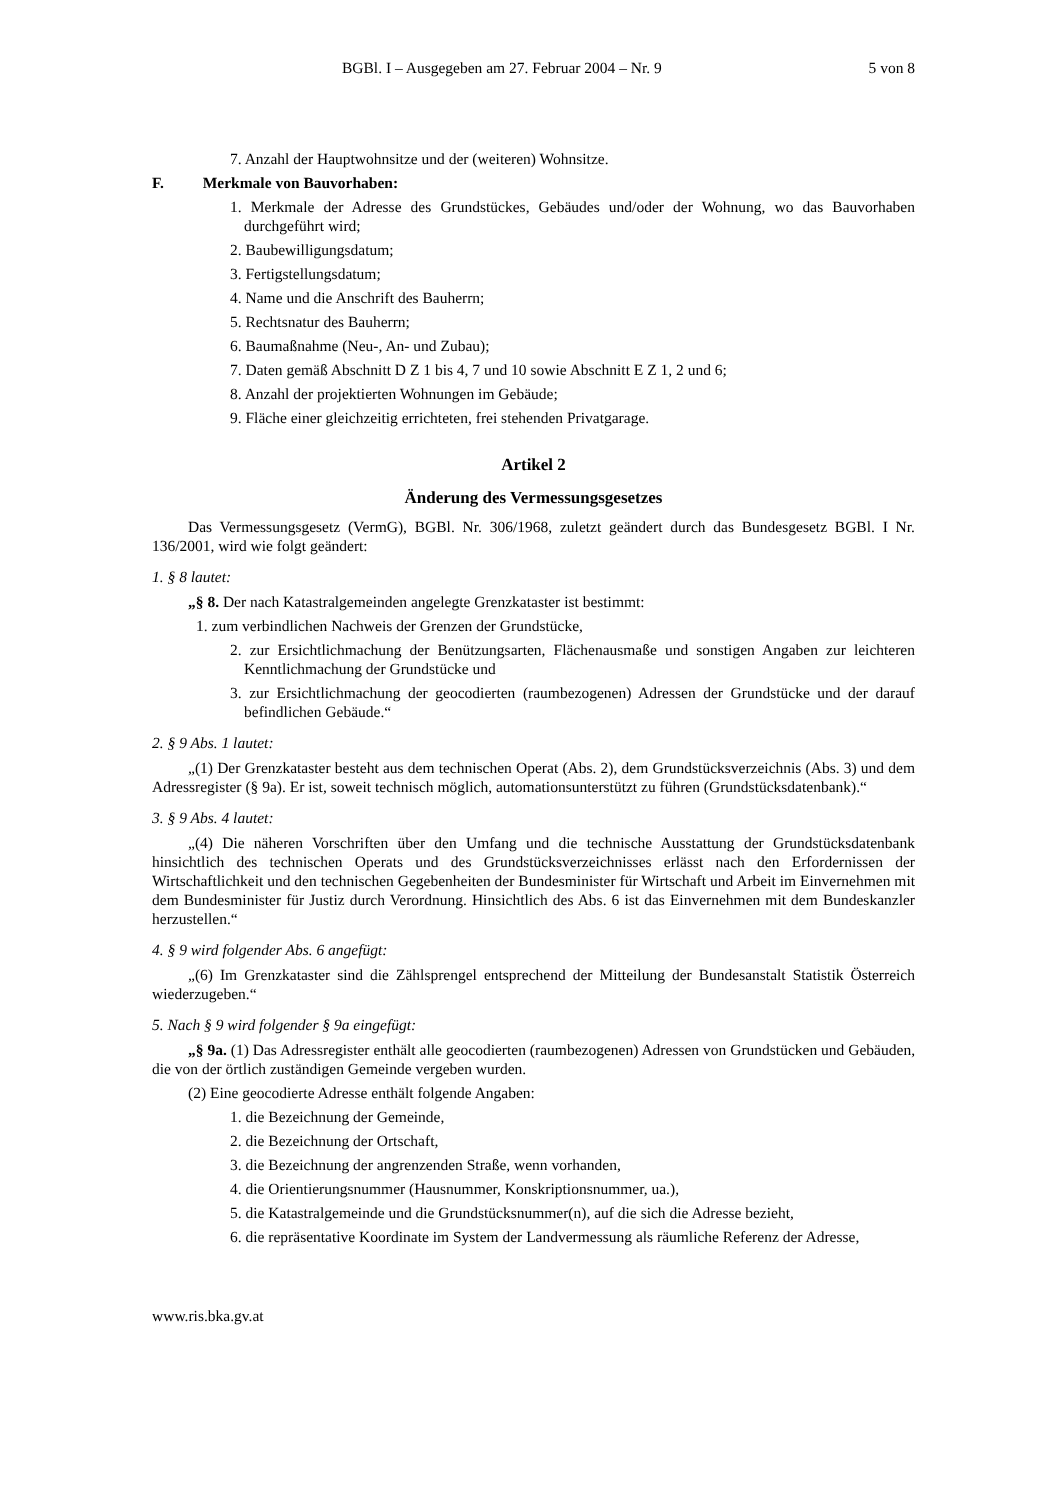BGBl. I – Ausgegeben am 27. Februar 2004 – Nr. 9 5 von 8
7. Anzahl der Hauptwohnsitze und der (weiteren) Wohnsitze.
F. Merkmale von Bauvorhaben:
1. Merkmale der Adresse des Grundstückes, Gebäudes und/oder der Wohnung, wo das Bauvorhaben durchgeführt wird;
2. Baubewilligungsdatum;
3. Fertigstellungsdatum;
4. Name und die Anschrift des Bauherrn;
5. Rechtsnatur des Bauherrn;
6. Baumaßnahme (Neu-, An- und Zubau);
7. Daten gemäß Abschnitt D Z 1 bis 4, 7 und 10 sowie Abschnitt E Z 1, 2 und 6;
8. Anzahl der projektierten Wohnungen im Gebäude;
9. Fläche einer gleichzeitig errichteten, frei stehenden Privatgarage.
Artikel 2
Änderung des Vermessungsgesetzes
Das Vermessungsgesetz (VermG), BGBl. Nr. 306/1968, zuletzt geändert durch das Bundesgesetz BGBl. I Nr. 136/2001, wird wie folgt geändert:
1. § 8 lautet:
„§ 8. Der nach Katastralgemeinden angelegte Grenzkataster ist bestimmt:
1. zum verbindlichen Nachweis der Grenzen der Grundstücke,
2. zur Ersichtlichmachung der Benützungsarten, Flächenausmaße und sonstigen Angaben zur leichteren Kenntlichmachung der Grundstücke und
3. zur Ersichtlichmachung der geocodierten (raumbezogenen) Adressen der Grundstücke und der darauf befindlichen Gebäude.“
2. § 9 Abs. 1 lautet:
„(1) Der Grenzkataster besteht aus dem technischen Operat (Abs. 2), dem Grundstücksverzeichnis (Abs. 3) und dem Adressregister (§ 9a). Er ist, soweit technisch möglich, automationsunterstützt zu führen (Grundstücksdatenbank).“
3. § 9 Abs. 4 lautet:
„(4) Die näheren Vorschriften über den Umfang und die technische Ausstattung der Grundstücksdatenbank hinsichtlich des technischen Operats und des Grundstücksverzeichnisses erlässt nach den Erfordernissen der Wirtschaftlichkeit und den technischen Gegebenheiten der Bundesminister für Wirtschaft und Arbeit im Einvernehmen mit dem Bundesminister für Justiz durch Verordnung. Hinsichtlich des Abs. 6 ist das Einvernehmen mit dem Bundeskanzler herzustellen.“
4. § 9 wird folgender Abs. 6 angefügt:
„(6) Im Grenzkataster sind die Zählsprengel entsprechend der Mitteilung der Bundesanstalt Statistik Österreich wiederzugeben.“
5. Nach § 9 wird folgender § 9a eingefügt:
„§ 9a. (1) Das Adressregister enthält alle geocodierten (raumbezogenen) Adressen von Grundstücken und Gebäuden, die von der örtlich zuständigen Gemeinde vergeben wurden.
(2) Eine geocodierte Adresse enthält folgende Angaben:
1. die Bezeichnung der Gemeinde,
2. die Bezeichnung der Ortschaft,
3. die Bezeichnung der angrenzenden Straße, wenn vorhanden,
4. die Orientierungsnummer (Hausnummer, Konskriptionsnummer, ua.),
5. die Katastralgemeinde und die Grundstücksnummer(n), auf die sich die Adresse bezieht,
6. die repräsentative Koordinate im System der Landvermessung als räumliche Referenz der Adresse,
www.ris.bka.gv.at